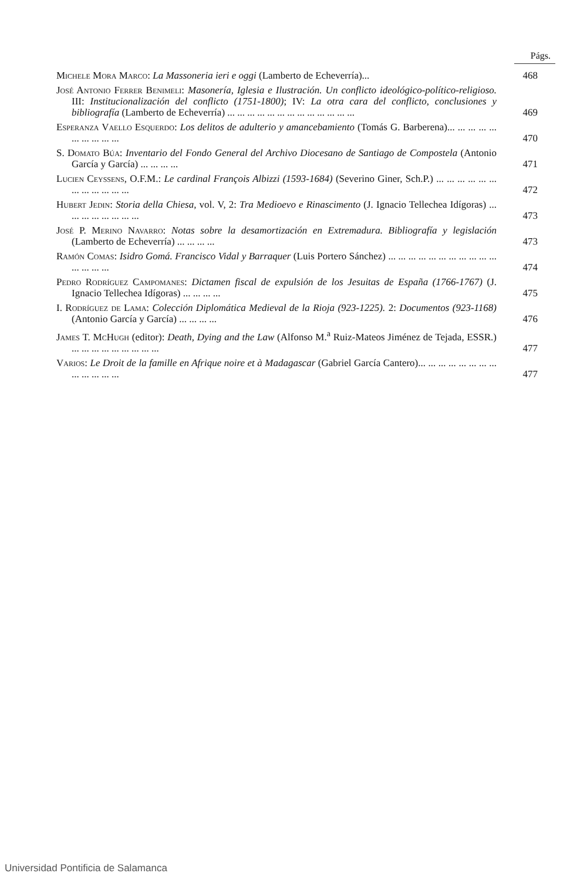Págs.
Michele Mora Marco: La Massoneria ieri e oggi (Lamberto de Echeverría)...
468
José Antonio Ferrer Benimeli: Masonería, Iglesia e Ilustración. Un conflicto ideológico-político-religioso. III: Institucionalización del conflicto (1751-1800); IV: La otra cara del conflicto, conclusiones y bibliografía (Lamberto de Echeverría) ... ... ... ... ... ... ... ... ... ... ... ... ...
469
Esperanza Vaello Esquerdo: Los delitos de adulterio y amancebamiento (Tomás G. Barberena)... ... ... ... ... ... ... ... ... ...
470
S. Domato Búa: Inventario del Fondo General del Archivo Diocesano de Santiago de Compostela (Antonio García y García) ... ... ... ...
471
Lucien Ceyssens, O.F.M.: Le cardinal François Albizzi (1593-1684) (Severino Giner, Sch.P.) ... ... ... ... ... ... ... ... ... ... ... ...
472
Hubert Jedin: Storia della Chiesa, vol. V, 2: Tra Medioevo e Rinascimento (J. Ignacio Tellechea Idígoras) ... ... ... ... ... ... ... ...
473
José P. Merino Navarro: Notas sobre la desamortización en Extremadura. Bibliografía y legislación (Lamberto de Echeverría) ... ... ... ...
473
Ramón Comas: Isidro Gomá. Francisco Vidal y Barraquer (Luis Portero Sánchez) ... ... ... ... ... ... ... ... ... ... ... ... ... ... ...
474
Pedro Rodríguez Campomanes: Dictamen fiscal de expulsión de los Jesuitas de España (1766-1767) (J. Ignacio Tellechea Idígoras) ... ... ... ...
475
I. Rodríguez de Lama: Colección Diplomática Medieval de la Rioja (923-1225). 2: Documentos (923-1168) (Antonio García y García) ... ... ... ...
476
James T. McHugh (editor): Death, Dying and the Law (Alfonso M.<sup>a</sup> Ruiz-Mateos Jiménez de Tejada, ESSR.) ... ... ... ... ... ... ... ... ...
477
Varios: Le Droit de la famille en Afrique noire et à Madagascar (Gabriel García Cantero)... ... ... ... ... ... ... ... ... ... ... ... ...
477
Universidad Pontificia de Salamanca